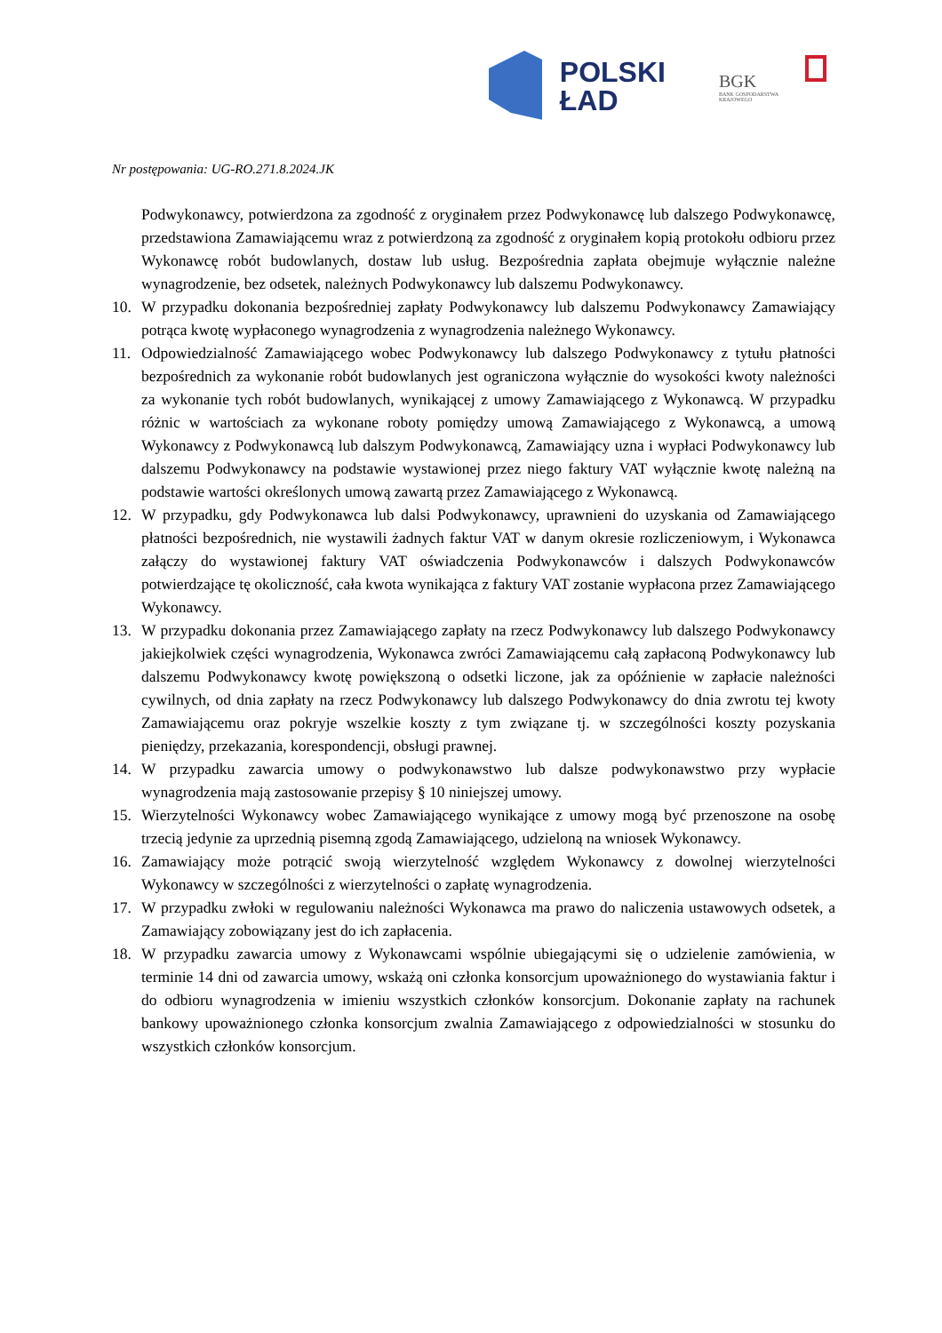POLSKI
ŁAD
BGK
BANK GOSPODARSTWA KRAJOWEGO
Nr postępowania: UG-RO.271.8.2024.JK
Podwykonawcy, potwierdzona za zgodność z oryginałem przez Podwykonawcę lub dalszego Podwykonawcę, przedstawiona Zamawiającemu wraz z potwierdzoną za zgodność z oryginałem kopią protokołu odbioru przez Wykonawcę robót budowlanych, dostaw lub usług. Bezpośrednia zapłata obejmuje wyłącznie należne wynagrodzenie, bez odsetek, należnych Podwykonawcy lub dalszemu Podwykonawcy.
10. W przypadku dokonania bezpośredniej zapłaty Podwykonawcy lub dalszemu Podwykonawcy Zamawiający potrąca kwotę wypłaconego wynagrodzenia z wynagrodzenia należnego Wykonawcy.
11. Odpowiedzialność Zamawiającego wobec Podwykonawcy lub dalszego Podwykonawcy z tytułu płatności bezpośrednich za wykonanie robót budowlanych jest ograniczona wyłącznie do wysokości kwoty należności za wykonanie tych robót budowlanych, wynikającej z umowy Zamawiającego z Wykonawcą. W przypadku różnic w wartościach za wykonane roboty pomiędzy umową Zamawiającego z Wykonawcą, a umową Wykonawcy z Podwykonawcą lub dalszym Podwykonawcą, Zamawiający uzna i wypłaci Podwykonawcy lub dalszemu Podwykonawcy na podstawie wystawionej przez niego faktury VAT wyłącznie kwotę należną na podstawie wartości określonych umową zawartą przez Zamawiającego z Wykonawcą.
12. W przypadku, gdy Podwykonawca lub dalsi Podwykonawcy, uprawnieni do uzyskania od Zamawiającego płatności bezpośrednich, nie wystawili żadnych faktur VAT w danym okresie rozliczeniowym, i Wykonawca załączy do wystawionej faktury VAT oświadczenia Podwykonawców i dalszych Podwykonawców potwierdzające tę okoliczność, cała kwota wynikająca z faktury VAT zostanie wypłacona przez Zamawiającego Wykonawcy.
13. W przypadku dokonania przez Zamawiającego zapłaty na rzecz Podwykonawcy lub dalszego Podwykonawcy jakiejkolwiek części wynagrodzenia, Wykonawca zwróci Zamawiającemu całą zapłaconą Podwykonawcy lub dalszemu Podwykonawcy kwotę powiększoną o odsetki liczone, jak za opóźnienie w zapłacie należności cywilnych, od dnia zapłaty na rzecz Podwykonawcy lub dalszego Podwykonawcy do dnia zwrotu tej kwoty Zamawiającemu oraz pokryje wszelkie koszty z tym związane tj. w szczególności koszty pozyskania pieniędzy, przekazania, korespondencji, obsługi prawnej.
14. W przypadku zawarcia umowy o podwykonawstwo lub dalsze podwykonawstwo przy wypłacie wynagrodzenia mają zastosowanie przepisy § 10 niniejszej umowy.
15. Wierzytelności Wykonawcy wobec Zamawiającego wynikające z umowy mogą być przenoszone na osobę trzecią jedynie za uprzednią pisemną zgodą Zamawiającego, udzieloną na wniosek Wykonawcy.
16. Zamawiający może potrącić swoją wierzytelność względem Wykonawcy z dowolnej wierzytelności Wykonawcy w szczególności z wierzytelności o zapłatę wynagrodzenia.
17. W przypadku zwłoki w regulowaniu należności Wykonawca ma prawo do naliczenia ustawowych odsetek, a Zamawiający zobowiązany jest do ich zapłacenia.
18. W przypadku zawarcia umowy z Wykonawcami wspólnie ubiegającymi się o udzielenie zamówienia, w terminie 14 dni od zawarcia umowy, wskażą oni członka konsorcjum upoważnionego do wystawiania faktur i do odbioru wynagrodzenia w imieniu wszystkich członków konsorcjum. Dokonanie zapłaty na rachunek bankowy upoważnionego członka konsorcjum zwalnia Zamawiającego z odpowiedzialności w stosunku do wszystkich członków konsorcjum.